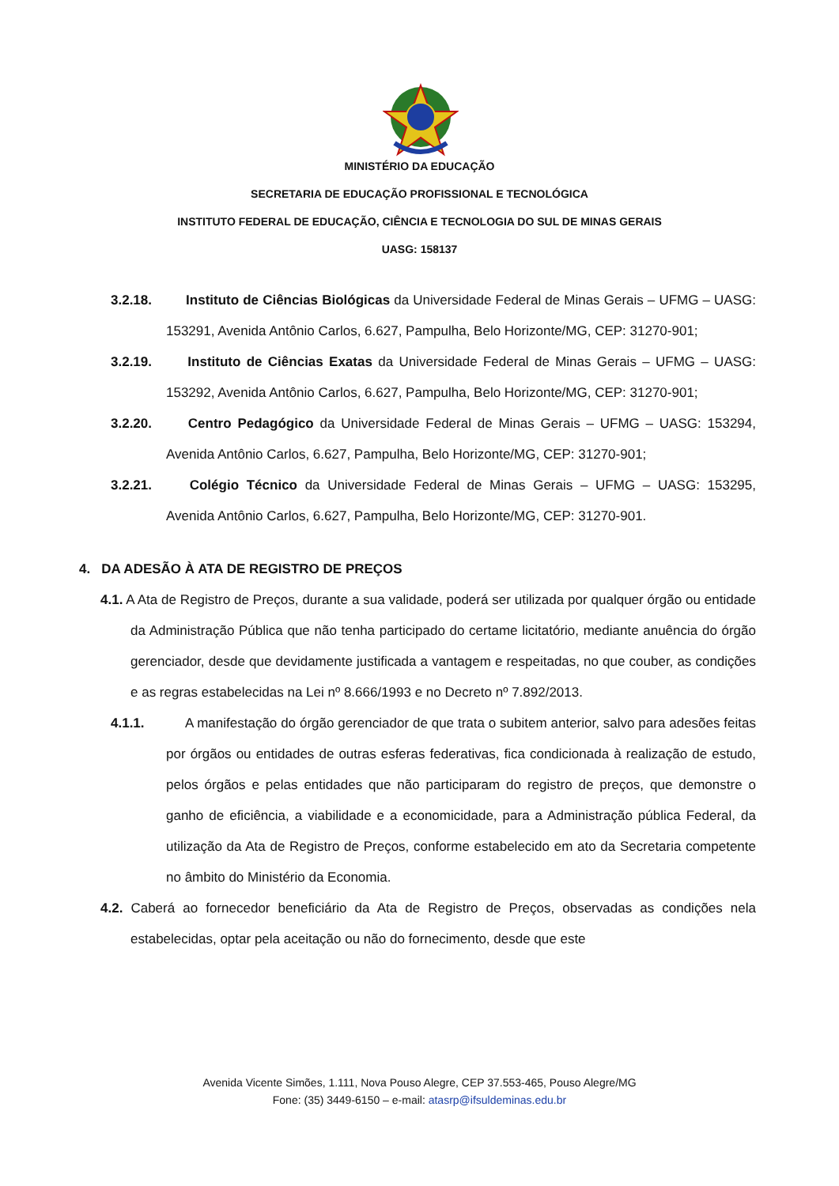MINISTÉRIO DA EDUCAÇÃO
SECRETARIA DE EDUCAÇÃO PROFISSIONAL E TECNOLÓGICA
INSTITUTO FEDERAL DE EDUCAÇÃO, CIÊNCIA E TECNOLOGIA DO SUL DE MINAS GERAIS
UASG: 158137
3.2.18. Instituto de Ciências Biológicas da Universidade Federal de Minas Gerais – UFMG – UASG: 153291, Avenida Antônio Carlos, 6.627, Pampulha, Belo Horizonte/MG, CEP: 31270-901;
3.2.19. Instituto de Ciências Exatas da Universidade Federal de Minas Gerais – UFMG – UASG: 153292, Avenida Antônio Carlos, 6.627, Pampulha, Belo Horizonte/MG, CEP: 31270-901;
3.2.20. Centro Pedagógico da Universidade Federal de Minas Gerais – UFMG – UASG: 153294, Avenida Antônio Carlos, 6.627, Pampulha, Belo Horizonte/MG, CEP: 31270-901;
3.2.21. Colégio Técnico da Universidade Federal de Minas Gerais – UFMG – UASG: 153295, Avenida Antônio Carlos, 6.627, Pampulha, Belo Horizonte/MG, CEP: 31270-901.
4. DA ADESÃO À ATA DE REGISTRO DE PREÇOS
4.1. A Ata de Registro de Preços, durante a sua validade, poderá ser utilizada por qualquer órgão ou entidade da Administração Pública que não tenha participado do certame licitatório, mediante anuência do órgão gerenciador, desde que devidamente justificada a vantagem e respeitadas, no que couber, as condições e as regras estabelecidas na Lei nº 8.666/1993 e no Decreto nº 7.892/2013.
4.1.1. A manifestação do órgão gerenciador de que trata o subitem anterior, salvo para adesões feitas por órgãos ou entidades de outras esferas federativas, fica condicionada à realização de estudo, pelos órgãos e pelas entidades que não participaram do registro de preços, que demonstre o ganho de eficiência, a viabilidade e a economicidade, para a Administração pública Federal, da utilização da Ata de Registro de Preços, conforme estabelecido em ato da Secretaria competente no âmbito do Ministério da Economia.
4.2. Caberá ao fornecedor beneficiário da Ata de Registro de Preços, observadas as condições nela estabelecidas, optar pela aceitação ou não do fornecimento, desde que este
Avenida Vicente Simões, 1.111, Nova Pouso Alegre, CEP 37.553-465, Pouso Alegre/MG
Fone: (35) 3449-6150 – e-mail: atasrp@ifsuldeminas.edu.br